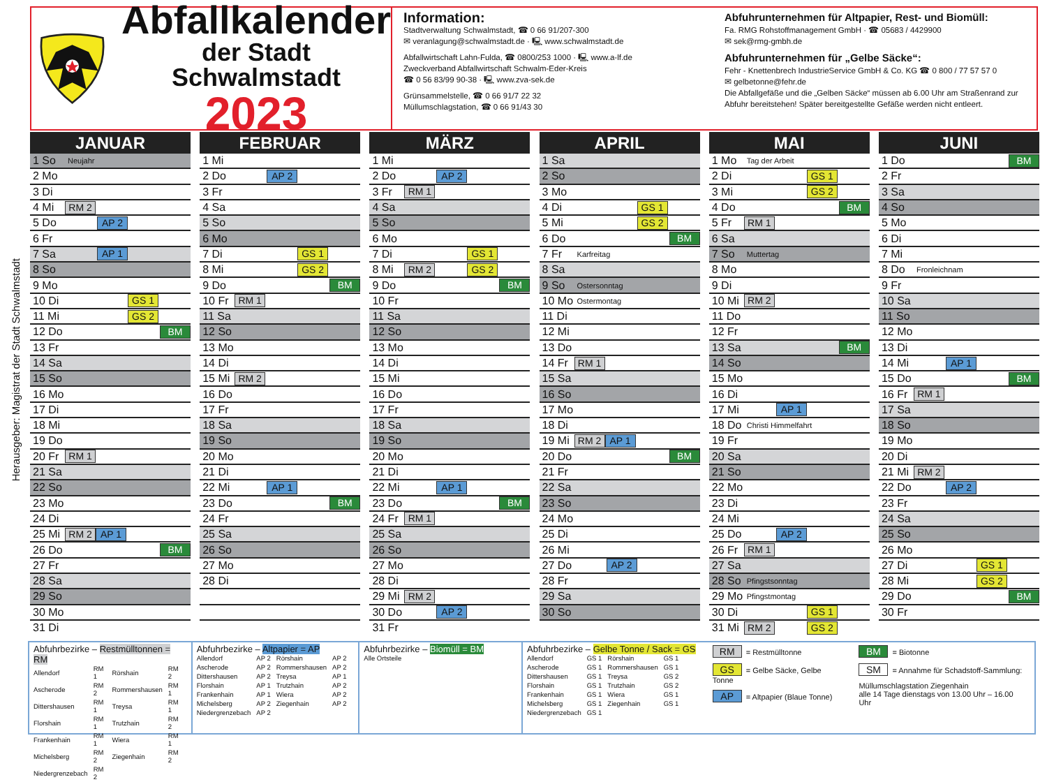Herausgeber: Magistrat der Stadt Schwalmstadt
Abfallkalender
der Stadt Schwalmstadt
2023
Information:
Stadtverwaltung Schwalmstadt, ☎ 0 66 91/207-300
✉ veranlagung@schwalmstadt.de · 🖳 www.schwalmstadt.de
Abfallwirtschaft Lahn-Fulda, ☎ 0800/253 1000 · 🖳 www.a-lf.de
Zweckverband Abfallwirtschaft Schwalm-Eder-Kreis
☎ 0 56 83/99 90-38 · 🖳 www.zva-sek.de
Grünsammelstelle, ☎ 0 66 91/7 22 32
Müllumschlagstation, ☎ 0 66 91/43 30
Abfuhrunternehmen für Altpapier, Rest- und Biomüll:
Fa. RMG Rohstoffmanagement GmbH · ☎ 05683 / 4429900
✉ sek@rmg-gmbh.de
Abfuhrunternehmen für „Gelbe Säcke“:
Fehr - Knettenbrech IndustrieService GmbH & Co. KG ☎ 0 800 / 77 57 57 0
✉ gelbetonne@fehr.de
Die Abfallgefäße und die „Gelben Säcke“ müssen ab 6.00 Uhr am Straßenrand zur Abfuhr bereitstehen! Später bereitgestellte Gefäße werden nicht entleert.
JANUAR
1 So Neujahr
2 Mo
3 Di
4 Mi RM 2
5 Do AP 2
6 Fr
7 Sa AP 1
8 So
9 Mo
10 Di GS 1
11 Mi GS 2
12 Do BM
13 Fr
14 Sa
15 So
16 Mo
17 Di
18 Mi
19 Do
20 Fr RM 1
21 Sa
22 So
23 Mo
24 Di
25 Mi RM 2 AP 1
26 Do BM
27 Fr
28 Sa
29 So
30 Mo
31 Di
FEBRUAR
1 Mi
2 Do AP 2
3 Fr
4 Sa
5 So
6 Mo
7 Di GS 1
8 Mi GS 2
9 Do BM
10 Fr RM 1
11 Sa
12 So
13 Mo
14 Di
15 Mi RM 2
16 Do
17 Fr
18 Sa
19 So
20 Mo
21 Di
22 Mi AP 1
23 Do BM
24 Fr
25 Sa
26 So
27 Mo
28 Di
MÄRZ
1 Mi
2 Do AP 2
3 Fr RM 1
4 Sa
5 So
6 Mo
7 Di GS 1
8 Mi RM 2 GS 2
9 Do BM
10 Fr
11 Sa
12 So
13 Mo
14 Di
15 Mi
16 Do
17 Fr
18 Sa
19 So
20 Mo
21 Di
22 Mi AP 1
23 Do BM
24 Fr RM 1
25 Sa
26 So
27 Mo
28 Di
29 Mi RM 2
30 Do AP 2
31 Fr
APRIL
1 Sa
2 So
3 Mo
4 Di GS 1
5 Mi GS 2
6 Do BM
7 Fr Karfreitag
8 Sa
9 So Ostersonntag
10 Mo Ostermontag
11 Di
12 Mi
13 Do
14 Fr RM 1
15 Sa
16 So
17 Mo
18 Di
19 Mi RM 2 AP 1
20 Do BM
21 Fr
22 Sa
23 So
24 Mo
25 Di
26 Mi
27 Do AP 2
28 Fr
29 Sa
30 So
MAI
1 Mo Tag der Arbeit
2 Di GS 1
3 Mi GS 2
4 Do BM
5 Fr RM 1
6 Sa
7 So Muttertag
8 Mo
9 Di
10 Mi RM 2
11 Do
12 Fr
13 Sa BM
14 So
15 Mo
16 Di
17 Mi AP 1
18 Do Christi Himmelfahrt
19 Fr
20 Sa
21 So
22 Mo
23 Di
24 Mi
25 Do AP 2
26 Fr RM 1
27 Sa
28 So Pfingstsonntag
29 Mo Pfingstmontag
30 Di GS 1
31 Mi RM 2 GS 2
JUNI
1 Do BM
2 Fr
3 Sa
4 So
5 Mo
6 Di
7 Mi
8 Do Fronleichnam
9 Fr
10 Sa
11 So
12 Mo
13 Di
14 Mi AP 1
15 Do BM
16 Fr RM 1
17 Sa
18 So
19 Mo
20 Di
21 Mi RM 2
22 Do AP 2
23 Fr
24 Sa
25 So
26 Mo
27 Di GS 1
28 Mi GS 2
29 Do BM
30 Fr
Abfuhrbezirke – Restmülltonnen = RM
| Allendorf | RM 1 | Rörshain | RM 2 |
| Ascherode | RM 2 | Rommershausen | RM 1 |
| Dittershausen | RM 1 | Treysa | RM 1 |
| Florshain | RM 1 | Trutzhain | RM 2 |
| Frankenhain | RM 1 | Wiera | RM 1 |
| Michelsberg | RM 2 | Ziegenhain | RM 2 |
| Niedergrenzebach | RM 2 | | |
Abfuhrbezirke – Altpapier = AP
| Allendorf | AP 2 | Rörshain | AP 2 |
| Ascherode | AP 2 | Rommershausen | AP 2 |
| Dittershausen | AP 2 | Treysa | AP 1 |
| Florshain | AP 1 | Trutzhain | AP 2 |
| Frankenhain | AP 1 | Wiera | AP 2 |
| Michelsberg | AP 2 | Ziegenhain | AP 2 |
| Niedergrenzebach | AP 2 | | |
Abfuhrbezirke – Biomüll = BM
Alle Ortsteile
Abfuhrbezirke – Gelbe Tonne / Sack = GS
| Allendorf | GS 1 | Rörshain | GS 1 |
| Ascherode | GS 1 | Rommershausen | GS 1 |
| Dittershausen | GS 1 | Treysa | GS 2 |
| Florshain | GS 1 | Trutzhain | GS 2 |
| Frankenhain | GS 1 | Wiera | GS 1 |
| Michelsberg | GS 1 | Ziegenhain | GS 1 |
| Niedergrenzebach | GS 1 | | |
RM = Restmülltonne
GS = Gelbe Säcke, Gelbe Tonne
AP = Altpapier (Blaue Tonne)
BM = Biotonne
SM = Annahme für Schadstoff-Sammlung:
Müllumschlagstation Ziegenhain
alle 14 Tage dienstags von 13.00 Uhr – 16.00 Uhr